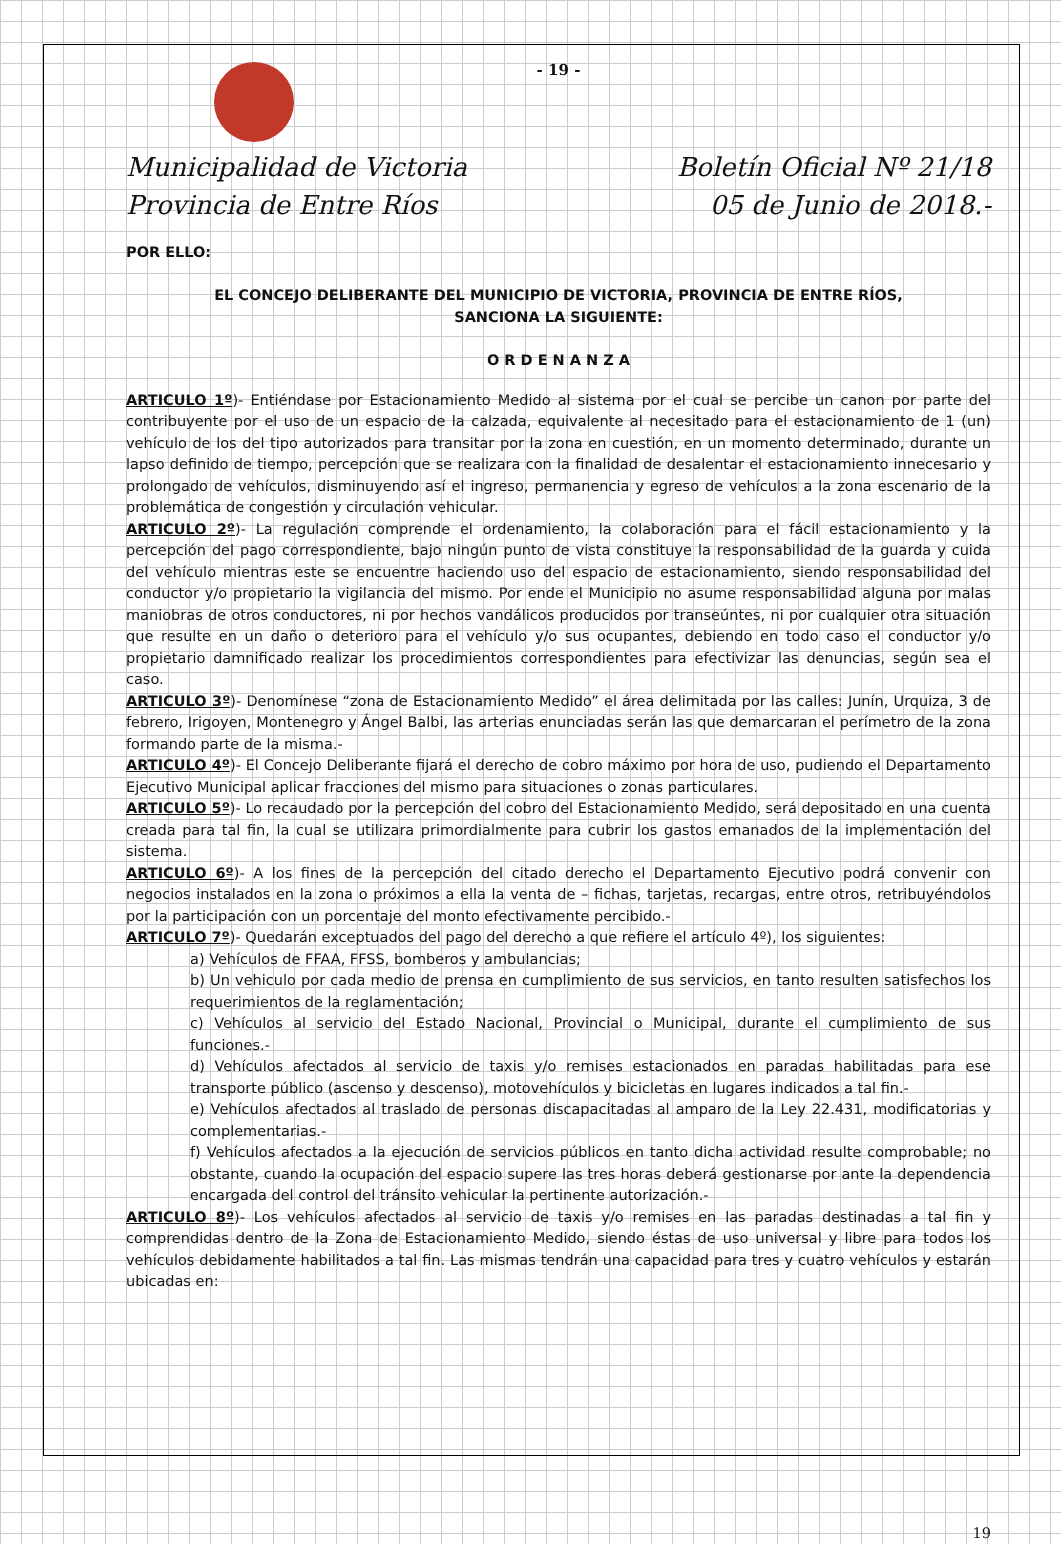- 19 -
Municipalidad de Victoria
Provincia de Entre Ríos
Boletín Oficial Nº 21/18
05 de Junio de 2018.-
POR ELLO:
EL CONCEJO DELIBERANTE DEL MUNICIPIO DE VICTORIA, PROVINCIA DE ENTRE RÍOS,
SANCIONA LA SIGUIENTE:
O R D E N A N Z A
ARTICULO 1º)- Entiéndase por Estacionamiento Medido al sistema por el cual se percibe un canon por parte del contribuyente por el uso de un espacio de la calzada, equivalente al necesitado para el estacionamiento de 1 (un) vehículo de los del tipo autorizados para transitar por la zona en cuestión, en un momento determinado, durante un lapso definido de tiempo, percepción que se realizara con la finalidad de desalentar el estacionamiento innecesario y prolongado de vehículos, disminuyendo así el ingreso, permanencia y egreso de vehículos a la zona escenario de la problemática de congestión y circulación vehicular.
ARTICULO 2º)- La regulación comprende el ordenamiento, la colaboración para el fácil estacionamiento y la percepción del pago correspondiente, bajo ningún punto de vista constituye la responsabilidad de la guarda y cuida del vehículo mientras este se encuentre haciendo uso del espacio de estacionamiento, siendo responsabilidad del conductor y/o propietario la vigilancia del mismo. Por ende el Municipio no asume responsabilidad alguna por malas maniobras de otros conductores, ni por hechos vandálicos producidos por transeúntes, ni por cualquier otra situación que resulte en un daño o deterioro para el vehículo y/o sus ocupantes, debiendo en todo caso el conductor y/o propietario damnificado realizar los procedimientos correspondientes para efectivizar las denuncias, según sea el caso.
ARTICULO 3º)- Denomínese “zona de Estacionamiento Medido” el área delimitada por las calles: Junín, Urquiza, 3 de febrero, Irigoyen, Montenegro y Ángel Balbi, las arterias enunciadas serán las que demarcaran el perímetro de la zona formando parte de la misma.-
ARTICULO 4º)- El Concejo Deliberante fijará el derecho de cobro máximo por hora de uso, pudiendo el Departamento Ejecutivo Municipal aplicar fracciones del mismo para situaciones o zonas particulares.
ARTICULO 5º)- Lo recaudado por la percepción del cobro del Estacionamiento Medido, será depositado en una cuenta creada para tal fin, la cual se utilizara primordialmente para cubrir los gastos emanados de la implementación del sistema.
ARTICULO 6º)- A los fines de la percepción del citado derecho el Departamento Ejecutivo podrá convenir con negocios instalados en la zona o próximos a ella la venta de – fichas, tarjetas, recargas, entre otros, retribuyéndolos por la participación con un porcentaje del monto efectivamente percibido.-
ARTICULO 7º)- Quedarán exceptuados del pago del derecho a que refiere el artículo 4º), los siguientes:
a) Vehículos de FFAA, FFSS, bomberos y ambulancias;
b) Un vehiculo por cada medio de prensa en cumplimiento de sus servicios, en tanto resulten satisfechos los requerimientos de la reglamentación;
c) Vehículos al servicio del Estado Nacional, Provincial o Municipal, durante el cumplimiento de sus funciones.-
d) Vehículos afectados al servicio de taxis y/o remises estacionados en paradas habilitadas para ese transporte público (ascenso y descenso), motovehículos y bicicletas en lugares indicados a tal fin.-
e) Vehículos afectados al traslado de personas discapacitadas al amparo de la Ley 22.431, modificatorias y complementarias.-
f) Vehículos afectados a la ejecución de servicios públicos en tanto dicha actividad resulte comprobable; no obstante, cuando la ocupación del espacio supere las tres horas deberá gestionarse por ante la dependencia encargada del control del tránsito vehicular la pertinente autorización.-
ARTICULO 8º)- Los vehículos afectados al servicio de taxis y/o remises en las paradas destinadas a tal fin y comprendidas dentro de la Zona de Estacionamiento Medido, siendo éstas de uso universal y libre para todos los vehículos debidamente habilitados a tal fin. Las mismas tendrán una capacidad para tres y cuatro vehículos y estarán ubicadas en:
19